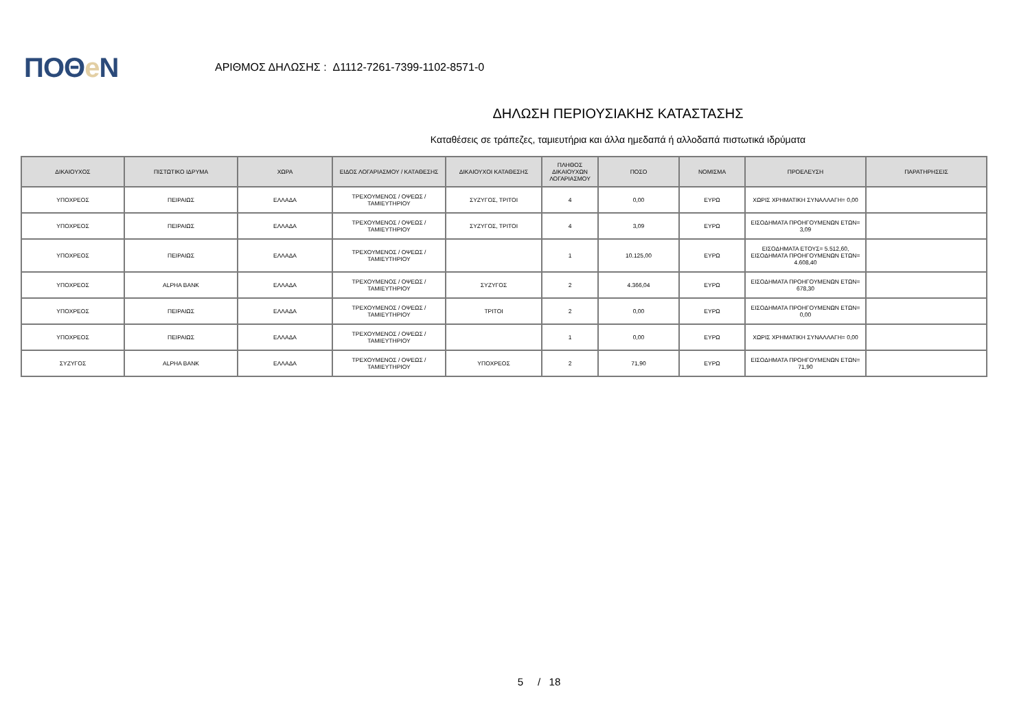ΠΟΘe Ν
ΑΡΙΘΜΟΣ ΔΗΛΩΣΗΣ : Δ1112-7261-7399-1102-8571-0
ΔΗΛΩΣΗ ΠΕΡΙΟΥΣΙΑΚΗΣ ΚΑΤΑΣΤΑΣΗΣ
Καταθέσεις σε τράπεζες, ταμιευτήρια και άλλα ημεδαπά ή αλλοδαπά πιστωτικά ιδρύματα
| ΔΙΚΑΙΟΥΧΟΣ | ΠΙΣΤΩΤΙΚΟ ΙΔΡΥΜΑ | ΧΩΡΑ | ΕΙΔΟΣ ΛΟΓΑΡΙΑΣΜΟΥ / ΚΑΤΑΘΕΣΗΣ | ΔΙΚΑΙΟΥΧΟΙ ΚΑΤΑΘΕΣΗΣ | ΠΛΗΘΟΣ ΔΙΚΑΙΟΥΧΩΝ ΛΟΓΑΡΙΑΣΜΟΥ | ΠΟΣΟ | ΝΟΜΙΣΜΑ | ΠΡΟΕΛΕΥΣΗ | ΠΑΡΑΤΗΡΗΣΕΙΣ |
| --- | --- | --- | --- | --- | --- | --- | --- | --- | --- |
| ΥΠΟΧΡΕΟΣ | ΠΕΙΡΑΙΩΣ | ΕΛΛΑΔΑ | ΤΡΕΧΟΥΜΕΝΟΣ / ΟΨΕΩΣ / ΤΑΜΙΕΥΤΗΡΙΟΥ | ΣΥΖΥΓΟΣ, ΤΡΙΤΟΙ | 4 | 0,00 | ΕΥΡΩ | ΧΩΡΙΣ ΧΡΗΜΑΤΙΚΗ ΣΥΝΑΛΛΑΓΗ= 0,00 | |
| ΥΠΟΧΡΕΟΣ | ΠΕΙΡΑΙΩΣ | ΕΛΛΑΔΑ | ΤΡΕΧΟΥΜΕΝΟΣ / ΟΨΕΩΣ / ΤΑΜΙΕΥΤΗΡΙΟΥ | ΣΥΖΥΓΟΣ, ΤΡΙΤΟΙ | 4 | 3,09 | ΕΥΡΩ | ΕΙΣΟΔΗΜΑΤΑ ΠΡΟΗΓΟΥΜΕΝΩΝ ΕΤΩΝ= 3,09 | |
| ΥΠΟΧΡΕΟΣ | ΠΕΙΡΑΙΩΣ | ΕΛΛΑΔΑ | ΤΡΕΧΟΥΜΕΝΟΣ / ΟΨΕΩΣ / ΤΑΜΙΕΥΤΗΡΙΟΥ | | 1 | 10.125,00 | ΕΥΡΩ | ΕΙΣΟΔΗΜΑΤΑ ΕΤΟΥΣ= 5.512,60, ΕΙΣΟΔΗΜΑΤΑ ΠΡΟΗΓΟΥΜΕΝΩΝ ΕΤΩΝ= 4.608,40 | |
| ΥΠΟΧΡΕΟΣ | ALPHA BANK | ΕΛΛΑΔΑ | ΤΡΕΧΟΥΜΕΝΟΣ / ΟΨΕΩΣ / ΤΑΜΙΕΥΤΗΡΙΟΥ | ΣΥΖΥΓΟΣ | 2 | 4.366,04 | ΕΥΡΩ | ΕΙΣΟΔΗΜΑΤΑ ΠΡΟΗΓΟΥΜΕΝΩΝ ΕΤΩΝ= 678,30 | |
| ΥΠΟΧΡΕΟΣ | ΠΕΙΡΑΙΩΣ | ΕΛΛΑΔΑ | ΤΡΕΧΟΥΜΕΝΟΣ / ΟΨΕΩΣ / ΤΑΜΙΕΥΤΗΡΙΟΥ | ΤΡΙΤΟΙ | 2 | 0,00 | ΕΥΡΩ | ΕΙΣΟΔΗΜΑΤΑ ΠΡΟΗΓΟΥΜΕΝΩΝ ΕΤΩΝ= 0,00 | |
| ΥΠΟΧΡΕΟΣ | ΠΕΙΡΑΙΩΣ | ΕΛΛΑΔΑ | ΤΡΕΧΟΥΜΕΝΟΣ / ΟΨΕΩΣ / ΤΑΜΙΕΥΤΗΡΙΟΥ | | 1 | 0,00 | ΕΥΡΩ | ΧΩΡΙΣ ΧΡΗΜΑΤΙΚΗ ΣΥΝΑΛΛΑΓΗ= 0,00 | |
| ΣΥΖΥΓΟΣ | ALPHA BANK | ΕΛΛΑΔΑ | ΤΡΕΧΟΥΜΕΝΟΣ / ΟΨΕΩΣ / ΤΑΜΙΕΥΤΗΡΙΟΥ | ΥΠΟΧΡΕΟΣ | 2 | 71,90 | ΕΥΡΩ | ΕΙΣΟΔΗΜΑΤΑ ΠΡΟΗΓΟΥΜΕΝΩΝ ΕΤΩΝ= 71,90 | |
5 / 18